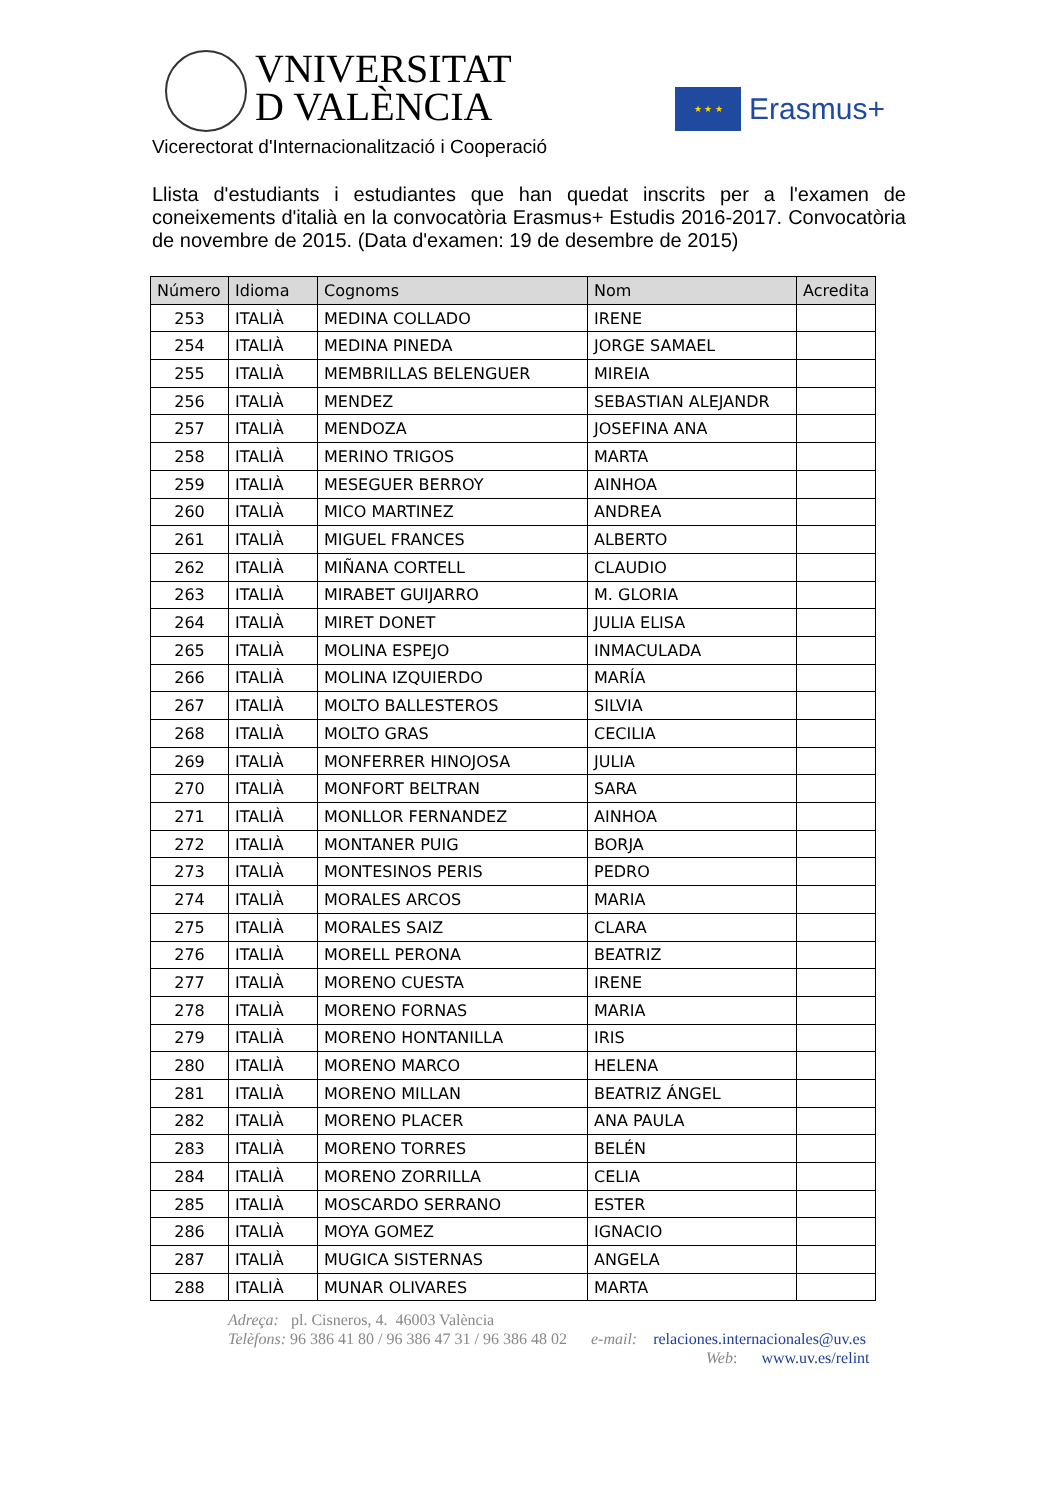VNIVERSITAT
D VALÈNCIA
★ ★ ★
Erasmus+
Vicerectorat d'Internacionalització i Cooperació
Llista d'estudiants i estudiantes que han quedat inscrits per a l'examen de coneixements d'italià en la convocatòria Erasmus+ Estudis 2016-2017. Convocatòria de novembre de 2015. (Data d'examen: 19 de desembre de 2015)
| Número | Idioma | Cognoms | Nom | Acredita |
| --- | --- | --- | --- | --- |
| 253 | ITALIÀ | MEDINA COLLADO | IRENE | |
| 254 | ITALIÀ | MEDINA PINEDA | JORGE SAMAEL | |
| 255 | ITALIÀ | MEMBRILLAS BELENGUER | MIREIA | |
| 256 | ITALIÀ | MENDEZ | SEBASTIAN ALEJANDR | |
| 257 | ITALIÀ | MENDOZA | JOSEFINA ANA | |
| 258 | ITALIÀ | MERINO TRIGOS | MARTA | |
| 259 | ITALIÀ | MESEGUER BERROY | AINHOA | |
| 260 | ITALIÀ | MICO MARTINEZ | ANDREA | |
| 261 | ITALIÀ | MIGUEL FRANCES | ALBERTO | |
| 262 | ITALIÀ | MIÑANA CORTELL | CLAUDIO | |
| 263 | ITALIÀ | MIRABET GUIJARRO | M. GLORIA | |
| 264 | ITALIÀ | MIRET DONET | JULIA ELISA | |
| 265 | ITALIÀ | MOLINA ESPEJO | INMACULADA | |
| 266 | ITALIÀ | MOLINA IZQUIERDO | MARÍA | |
| 267 | ITALIÀ | MOLTO BALLESTEROS | SILVIA | |
| 268 | ITALIÀ | MOLTO GRAS | CECILIA | |
| 269 | ITALIÀ | MONFERRER HINOJOSA | JULIA | |
| 270 | ITALIÀ | MONFORT BELTRAN | SARA | |
| 271 | ITALIÀ | MONLLOR FERNANDEZ | AINHOA | |
| 272 | ITALIÀ | MONTANER PUIG | BORJA | |
| 273 | ITALIÀ | MONTESINOS PERIS | PEDRO | |
| 274 | ITALIÀ | MORALES ARCOS | MARIA | |
| 275 | ITALIÀ | MORALES SAIZ | CLARA | |
| 276 | ITALIÀ | MORELL PERONA | BEATRIZ | |
| 277 | ITALIÀ | MORENO CUESTA | IRENE | |
| 278 | ITALIÀ | MORENO FORNAS | MARIA | |
| 279 | ITALIÀ | MORENO HONTANILLA | IRIS | |
| 280 | ITALIÀ | MORENO MARCO | HELENA | |
| 281 | ITALIÀ | MORENO MILLAN | BEATRIZ ÁNGEL | |
| 282 | ITALIÀ | MORENO PLACER | ANA PAULA | |
| 283 | ITALIÀ | MORENO TORRES | BELÉN | |
| 284 | ITALIÀ | MORENO ZORRILLA | CELIA | |
| 285 | ITALIÀ | MOSCARDO SERRANO | ESTER | |
| 286 | ITALIÀ | MOYA GOMEZ | IGNACIO | |
| 287 | ITALIÀ | MUGICA SISTERNAS | ANGELA | |
| 288 | ITALIÀ | MUNAR OLIVARES | MARTA | |
Adreça: pl. Cisneros, 4. 46003 València
Telèfons: 96 386 41 80 / 96 386 47 31 / 96 386 48 02 e-mail: relaciones.internacionales@uv.es
Web: www.uv.es/relint